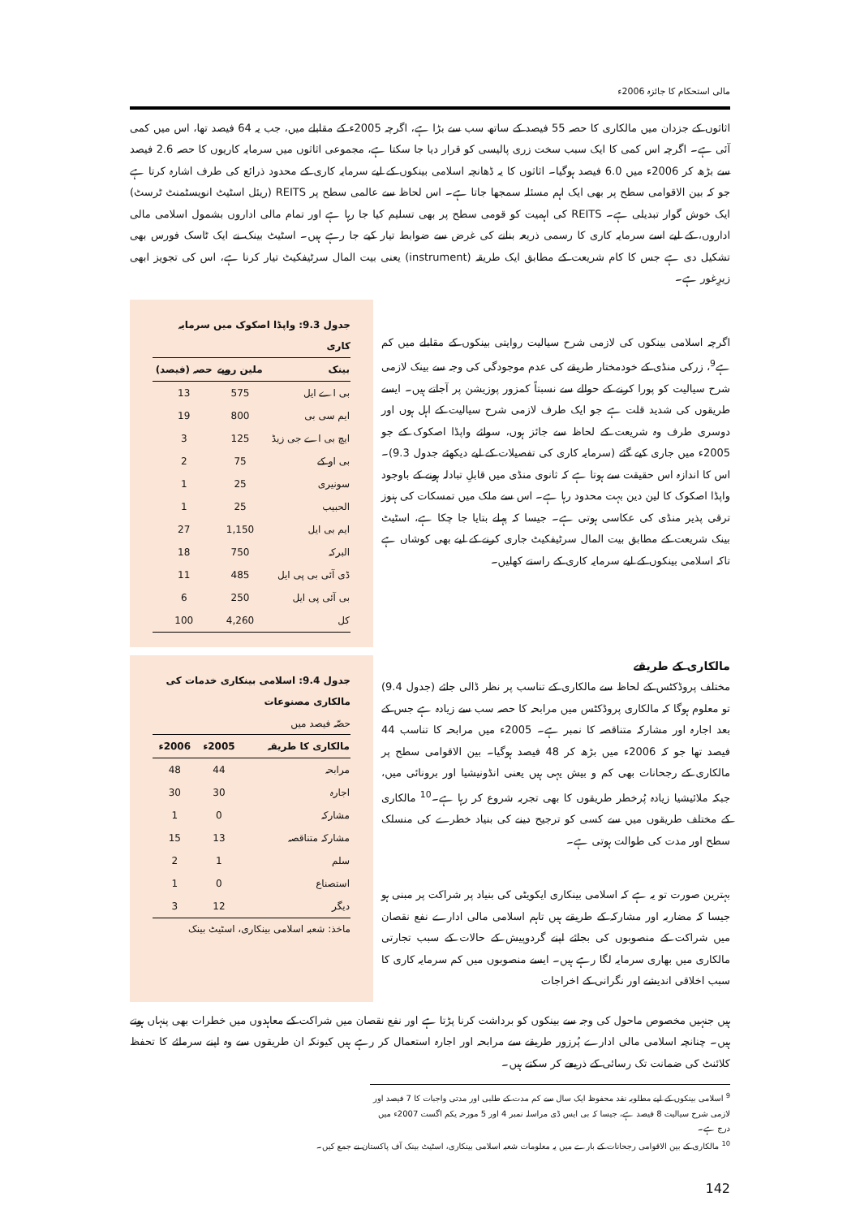مالی استحکام کا جائزہ 2006ء
اثاثوں کے جزدان میں مالکاری کا حصہ 55 فیصد کے ساتھ سب سے بڑا ہے، اگرچہ 2005ء کے مقابلے میں، جب یہ 64 فیصد تھا، اس میں کمی آئی ہے۔ اگرچہ اس کمی کا ایک سبب سخت زری پالیسی کو قرار دیا جا سکتا ہے، مجموعی اثاثوں میں سرمایہ کاریوں کا حصہ 2.6 فیصد سے بڑھ کر 2006ء میں 6.0 فیصد ہوگیا۔ اثاثوں کا یہ ڈھانچہ اسلامی بینکوں کے لیے سرمایہ کاری کے محدود ذرائع کی طرف اشارہ کرتا ہے جو کہ بین الاقوامی سطح پر بھی ایک اہم مسئلہ سمجھا جاتا ہے۔ اس لحاظ سے عالمی سطح پر REITS (ریئل اسٹیٹ انویسٹمنٹ ٹرسٹ) ایک خوش گوار تبدیلی ہے۔ REITS کی اہمیت کو قومی سطح پر بھی تسلیم کیا جا رہا ہے اور تمام مالی اداروں بشمول اسلامی مالی اداروں، کے لیے اسے سرمایہ کاری کا رسمی ذریعہ بنانے کی غرض سے ضوابط تیار کیے جا رہے ہیں۔ اسٹیٹ بینک نے ایک ٹاسک فورس بھی تشکیل دی ہے جس کا کام شریعت کے مطابق ایک طریقہ (instrument) یعنی بیت المال سرٹیفکیٹ تیار کرنا ہے، اس کی تجویز ابھی زیرِغور ہے۔
اگرچہ اسلامی بینکوں کی لازمی شرح سیالیت روایتی بینکوں کے مقابلے میں کم ہے<sup>9</sup>، زرکی منڈی کے خودمختار طریقے کی عدم موجودگی کی وجہ سے بینک لازمی شرح سیالیت کو پورا کرنے کے حوالے سے نسبتاً کمزور پوزیشن پر آجاتے ہیں۔ ایسے طریقوں کی شدید قلت ہے جو ایک طرف لازمی شرح سیالیت کے اہل ہوں اور دوسری طرف وہ شریعت کے لحاظ سے جائز ہوں، سوائے واپڈا اصکوک کے جو 2005ء میں جاری کیے گئے (سرمایہ کاری کی تفصیلات کے لیے دیکھئے جدول 9.3)۔ اس کا اندازہ اس حقیقت سے ہوتا ہے کہ ثانوی منڈی میں قابلِ تبادلہ ہونے کے باوجود واپڈا اصکوک کا لین دین بہت محدود رہا ہے۔ اس سے ملک میں تمسکات کی ہنوز ترقی پذیر منڈی کی عکاسی ہوتی ہے۔ جیسا کہ پہلے بتایا جا چکا ہے، اسٹیٹ بینک شریعت کے مطابق بیت المال سرٹیفکیٹ جاری کرنے کے لیے بھی کوشاں ہے تاکہ اسلامی بینکوں کے لیے سرمایہ کاری کے راستے کھلیں۔
جدول 9.3: واپڈا اصکوک میں سرمایہ کاری
| بینک | ملین روپے | حصہ (فیصد) |
| --- | --- | --- |
| بی اے ایل | 575 | 13 |
| ایم سی بی | 800 | 19 |
| ایچ بی اے جی زیڈ | 125 | 3 |
| بی او کے | 75 | 2 |
| سونیری | 25 | 1 |
| الحبیب | 25 | 1 |
| ایم بی ایل | 1,150 | 27 |
| البرکہ | 750 | 18 |
| ڈی آئی بی پی ایل | 485 | 11 |
| بی آئی پی ایل | 250 | 6 |
| کل | 4,260 | 100 |
مالکاری کے طریقے
مختلف پروڈکٹس کے لحاظ سے مالکاری کے تناسب پر نظر ڈالی جائے (جدول 9.4) تو معلوم ہوگا کہ مالکاری پروڈکٹس میں مرابحہ کا حصہ سب سے زیادہ ہے جس کے بعد اجارہ اور مشارکہ متناقصہ کا نمبر ہے۔ 2005ء میں مرابحہ کا تناسب 44 فیصد تھا جو کہ 2006ء میں بڑھ کر 48 فیصد ہوگیا۔ بین الاقوامی سطح پر مالکاری کے رجحانات بھی کم و بیش یہی ہیں یعنی انڈونیشیا اور برونائی میں، جبکہ ملائیشیا زیادہ پُرخطر طریقوں کا بھی تجربہ شروع کر رہا ہے۔<sup>10</sup> مالکاری کے مختلف طریقوں میں سے کسی کو ترجیح دینے کی بنیاد خطرے کی منسلک سطح اور مدت کی طوالت ہوتی ہے۔
بہترین صورت تو یہ ہے کہ اسلامی بینکاری ایکویٹی کی بنیاد پر شراکت پر مبنی ہو جیسا کہ مضاربہ اور مشارکہ کے طریقے ہیں تاہم اسلامی مالی ادارے نفع نقصان میں شراکت کے منصوبوں کی بجائے اپنے گردوپیش کے حالات کے سبب تجارتی مالکاری میں بھاری سرمایہ لگا رہے ہیں۔ ایسے منصوبوں میں کم سرمایہ کاری کا سبب اخلاقی اندیشے اور نگرانی کے اخراجات
جدول 9.4: اسلامی بینکاری خدمات کی مالکاری مصنوعات
حصّہ فیصد میں
| مالکاری کا طریقہ | 2005ء | 2006ء |
| --- | --- | --- |
| مرابحہ | 44 | 48 |
| اجارہ | 30 | 30 |
| مشارکہ | 0 | 1 |
| مشارکہ متناقصہ | 13 | 15 |
| سلم | 1 | 2 |
| استصناع | 0 | 1 |
| دیگر | 12 | 3 |
ماخذ: شعبہ اسلامی بینکاری، اسٹیٹ بینک
ہیں جنہیں مخصوص ماحول کی وجہ سے بینکوں کو برداشت کرنا پڑتا ہے اور نفع نقصان میں شراکت کے معاہدوں میں خطرات بھی پنہاں ہوتے ہیں۔ چنانچہ اسلامی مالی ادارے پُرزور طریقے سے مرابحہ اور اجارہ استعمال کر رہے ہیں کیونکہ ان طریقوں سے وہ اپنے سرمائے کا تحفظ کلائنٹ کی ضمانت تک رسائی کے ذریعے کر سکتے ہیں۔
<sup>9</sup> اسلامی بینکوں کے لیے مطلوبہ نقد محفوظ ایک سال سے کم مدت کے طلبی اور مدتی واجبات کا 7 فیصد اور لازمی شرح سیالیت 8 فیصد ہے، جیسا کہ بی ایس ڈی مراسلہ نمبر 4 اور 5 مورخہ یکم اگست 2007ء میں درج ہے۔
<sup>10</sup> مالکاری کے بین الاقوامی رجحانات کے بارے میں یہ معلومات شعبہ اسلامی بینکاری، اسٹیٹ بینک آف پاکستان نے جمع کیں۔
142